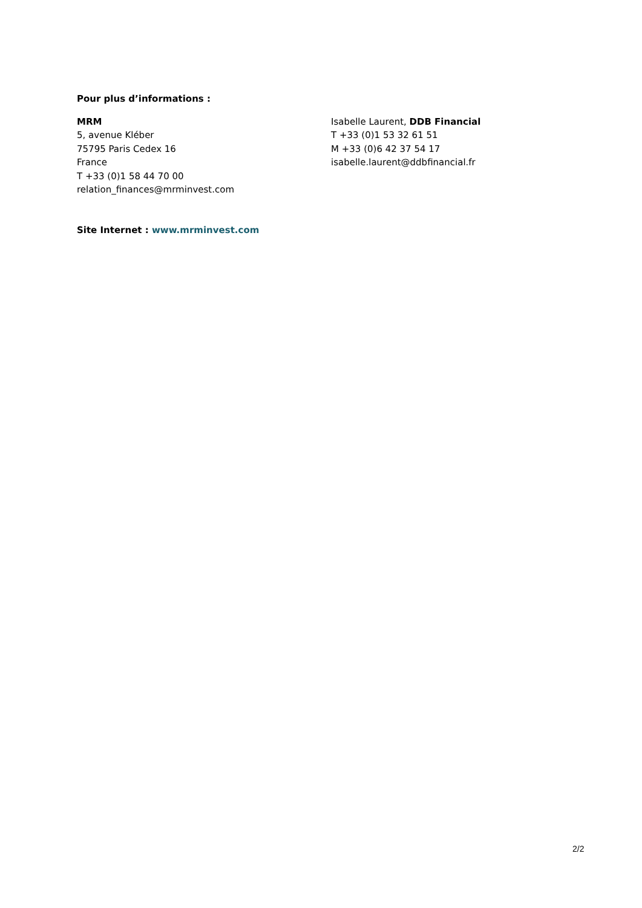Pour plus d’informations :
MRM
5, avenue Kléber
75795 Paris Cedex 16
France
T +33 (0)1 58 44 70 00
relation_finances@mrminvest.com
Isabelle Laurent, DDB Financial
T +33 (0)1 53 32 61 51
M +33 (0)6 42 37 54 17
isabelle.laurent@ddbfinancial.fr
Site Internet : www.mrminvest.com
2/2